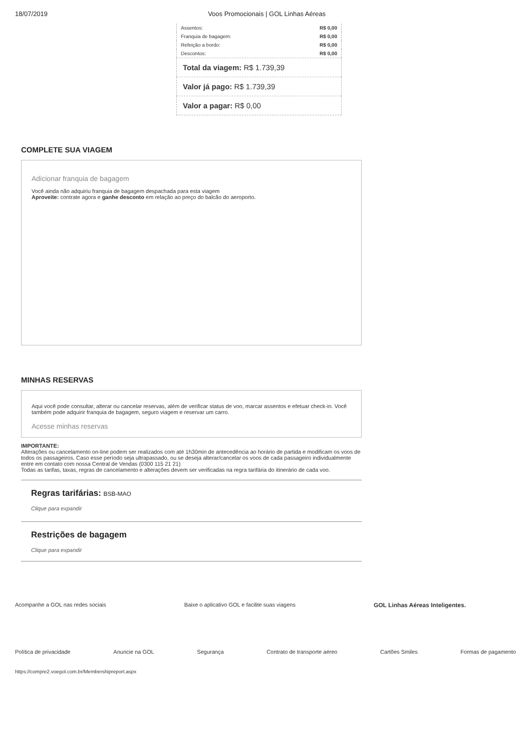18/07/2019 Voos Promocionais | GOL Linhas Aéreas
| Assentos: | R$ 0,00 |
| Franquia de bagagem: | R$ 0,00 |
| Refeição a bordo: | R$ 0,00 |
| Descontos: | R$ 0,00 |
| Total da viagem: R$ 1.739,39 |
| Valor já pago: R$ 1.739,39 |
| Valor a pagar: R$ 0,00 |
COMPLETE SUA VIAGEM
Adicionar franquia de bagagem
Você ainda não adquiriu franquia de bagagem despachada para esta viagem
Aproveite: contrate agora e ganhe desconto em relação ao preço do balcão do aeroporto.
MINHAS RESERVAS
Aqui você pode consultar, alterar ou cancelar reservas, além de verificar status de voo, marcar assentos e efetuar check-in. Você também pode adquirir franquia de bagagem, seguro viagem e reservar um carro.
Acesse minhas reservas
IMPORTANTE:
Alterações ou cancelamento on-line podem ser realizados com até 1h30min de antecedência ao horário de partida e modificam os voos de todos os passageiros. Caso esse período seja ultrapassado, ou se deseja alterar/cancelar os voos de cada passageiro individualmente entre em contato com nossa Central de Vendas (0300 115 21 21)
Todas as tarifas, taxas, regras de cancelamento e alterações devem ser verificadas na regra tarifária do itinerário de cada voo.
Regras tarifárias: BSB-MAO
Clique para expandir
Restrições de bagagem
Clique para expandir
Acompanhe a GOL nas redes sociais Baixe o aplicativo GOL e facilite suas viagens GOL Linhas Aéreas Inteligentes.
Política de privacidade Anuncie na GOL Segurança Contrato de transporte aéreo Cartões Smiles Formas de pagamento
https://compre2.voegol.com.br/Membershipreport.aspx